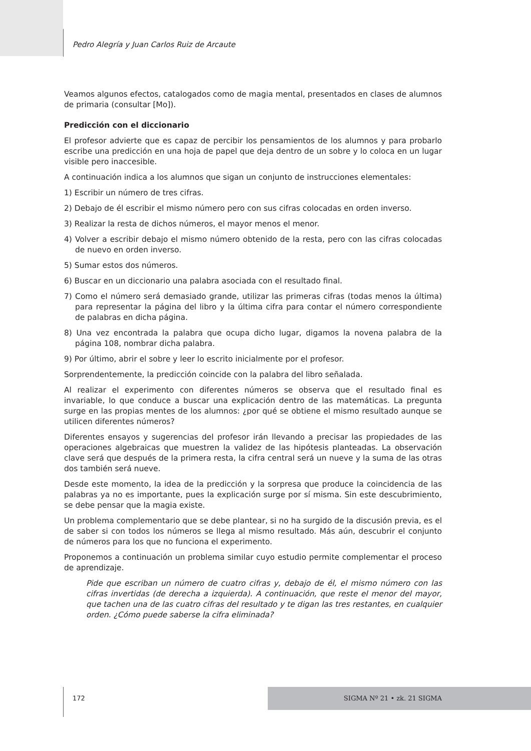Pedro Alegría y Juan Carlos Ruiz de Arcaute
Veamos algunos efectos, catalogados como de magia mental, presentados en clases de alumnos de primaria (consultar [Mo]).
Predicción con el diccionario
El profesor advierte que es capaz de percibir los pensamientos de los alumnos y para probarlo escribe una predicción en una hoja de papel que deja dentro de un sobre y lo coloca en un lugar visible pero inaccesible.
A continuación indica a los alumnos que sigan un conjunto de instrucciones elementales:
1) Escribir un número de tres cifras.
2) Debajo de él escribir el mismo número pero con sus cifras colocadas en orden inverso.
3) Realizar la resta de dichos números, el mayor menos el menor.
4) Volver a escribir debajo el mismo número obtenido de la resta, pero con las cifras colocadas de nuevo en orden inverso.
5) Sumar estos dos números.
6) Buscar en un diccionario una palabra asociada con el resultado final.
7) Como el número será demasiado grande, utilizar las primeras cifras (todas menos la última) para representar la página del libro y la última cifra para contar el número correspondiente de palabras en dicha página.
8) Una vez encontrada la palabra que ocupa dicho lugar, digamos la novena palabra de la página 108, nombrar dicha palabra.
9) Por último, abrir el sobre y leer lo escrito inicialmente por el profesor.
Sorprendentemente, la predicción coincide con la palabra del libro señalada.
Al realizar el experimento con diferentes números se observa que el resultado final es invariable, lo que conduce a buscar una explicación dentro de las matemáticas. La pregunta surge en las propias mentes de los alumnos: ¿por qué se obtiene el mismo resultado aunque se utilicen diferentes números?
Diferentes ensayos y sugerencias del profesor irán llevando a precisar las propiedades de las operaciones algebraicas que muestren la validez de las hipótesis planteadas. La observación clave será que después de la primera resta, la cifra central será un nueve y la suma de las otras dos también será nueve.
Desde este momento, la idea de la predicción y la sorpresa que produce la coincidencia de las palabras ya no es importante, pues la explicación surge por sí misma. Sin este descubrimiento, se debe pensar que la magia existe.
Un problema complementario que se debe plantear, si no ha surgido de la discusión previa, es el de saber si con todos los números se llega al mismo resultado. Más aún, descubrir el conjunto de números para los que no funciona el experimento.
Proponemos a continuación un problema similar cuyo estudio permite complementar el proceso de aprendizaje.
Pide que escriban un número de cuatro cifras y, debajo de él, el mismo número con las cifras invertidas (de derecha a izquierda). A continuación, que reste el menor del mayor, que tachen una de las cuatro cifras del resultado y te digan las tres restantes, en cualquier orden. ¿Cómo puede saberse la cifra eliminada?
172 SIGMA Nº 21 • zk. 21 SIGMA